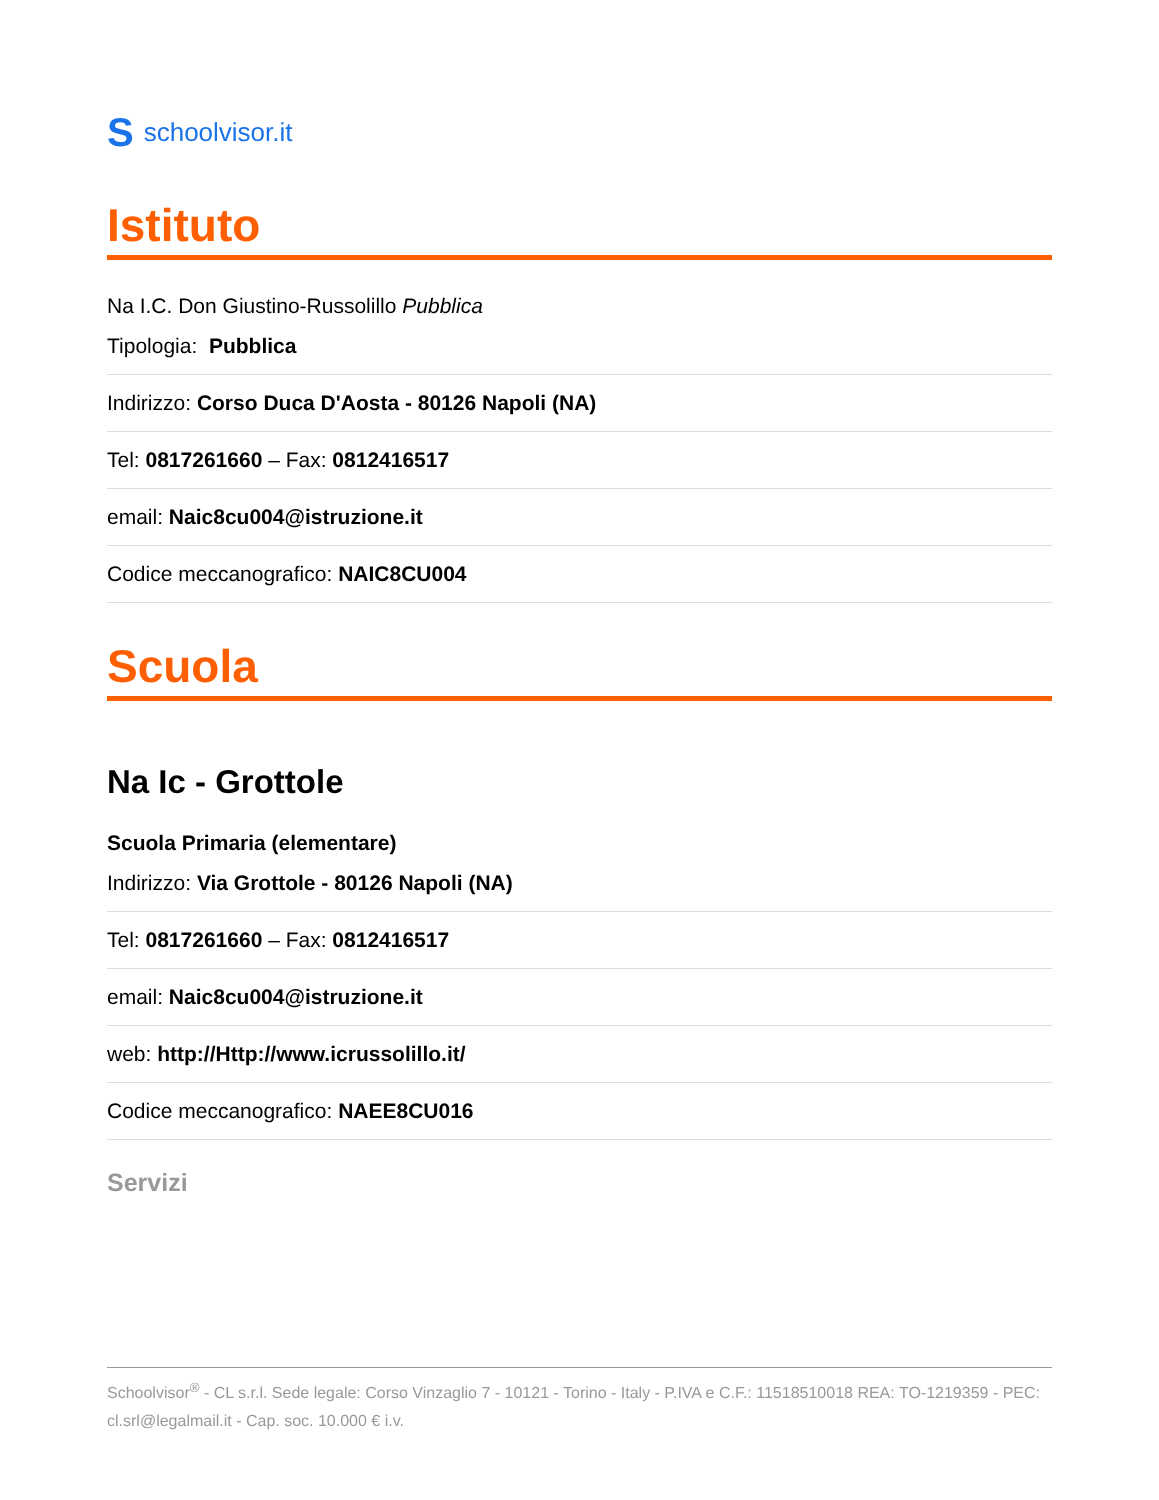Sschoolvisor.it
Istituto
Na I.C. Don Giustino-Russolillo Pubblica
Tipologia: Pubblica
Indirizzo: Corso Duca D'Aosta - 80126 Napoli (NA)
Tel: 0817261660 – Fax: 0812416517
email: Naic8cu004@istruzione.it
Codice meccanografico: NAIC8CU004
Scuola
Na Ic - Grottole
Scuola Primaria (elementare)
Indirizzo: Via Grottole - 80126 Napoli (NA)
Tel: 0817261660 – Fax: 0812416517
email: Naic8cu004@istruzione.it
web: http://Http://www.icrussolillo.it/
Codice meccanografico: NAEE8CU016
Servizi
Schoolvisor<sup>®</sup> - CL s.r.l. Sede legale: Corso Vinzaglio 7 - 10121 - Torino - Italy - P.IVA e C.F.: 11518510018 REA: TO-1219359 - PEC: cl.srl@legalmail.it - Cap. soc. 10.000 € i.v.